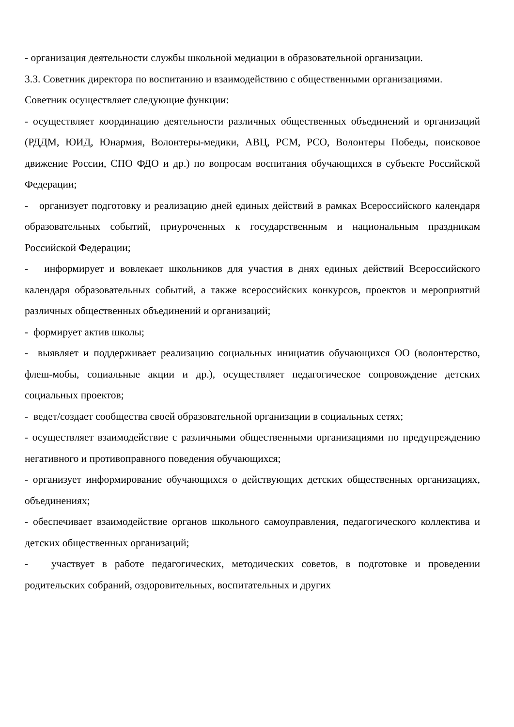- организация деятельности службы школьной медиации в образовательной организации.
3.3. Советник директора по воспитанию и взаимодействию с общественными организациями.
Советник осуществляет следующие функции:
- осуществляет координацию деятельности различных общественных объединений и организаций (РДДМ, ЮИД, Юнармия, Волонтеры-медики, АВЦ, РСМ, РСО, Волонтеры Победы, поисковое движение России, СПО ФДО и др.) по вопросам воспитания обучающихся в субъекте Российской Федерации;
- организует подготовку и реализацию дней единых действий в рамках Всероссийского календаря образовательных событий, приуроченных к государственным и национальным праздникам Российской Федерации;
- информирует и вовлекает школьников для участия в днях единых действий Всероссийского календаря образовательных событий, а также всероссийских конкурсов, проектов и мероприятий различных общественных объединений и организаций;
- формирует актив школы;
- выявляет и поддерживает реализацию социальных инициатив обучающихся ОО (волонтерство, флеш-мобы, социальные акции и др.), осуществляет педагогическое сопровождение детских социальных проектов;
- ведет/создает сообщества своей образовательной организации в социальных сетях;
- осуществляет взаимодействие с различными общественными организациями по предупреждению негативного и противоправного поведения обучающихся;
- организует информирование обучающихся о действующих детских общественных организациях, объединениях;
- обеспечивает взаимодействие органов школьного самоуправления, педагогического коллектива и детских общественных организаций;
- участвует в работе педагогических, методических советов, в подготовке и проведении родительских собраний, оздоровительных, воспитательных и других